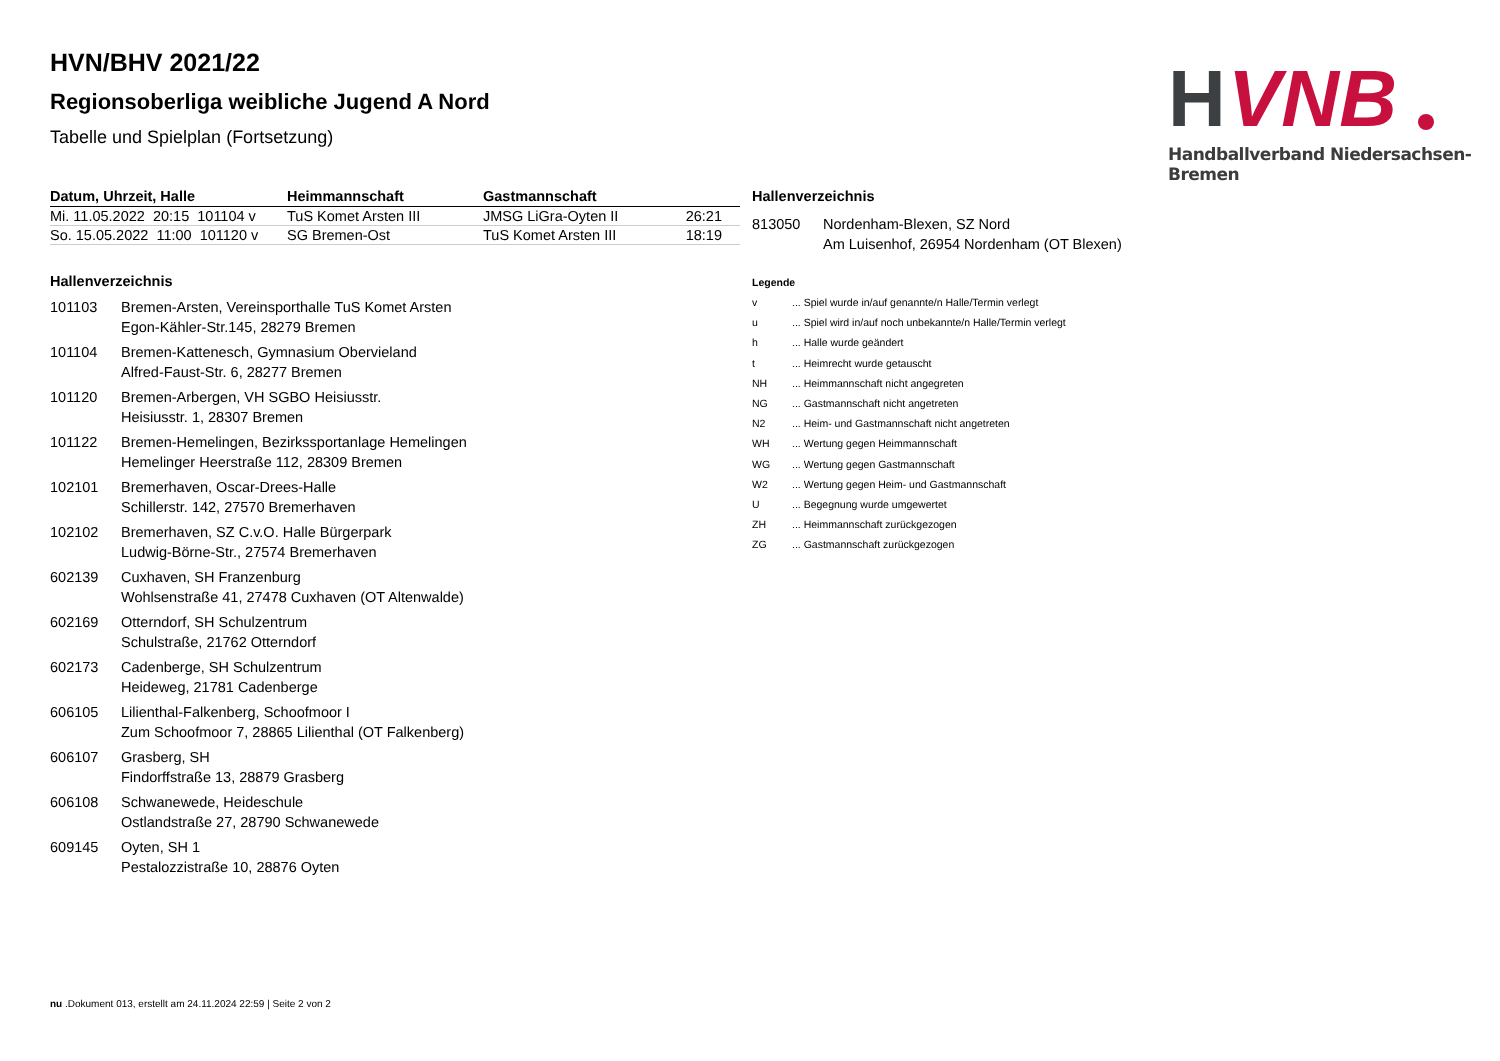HVN/BHV 2021/22
Regionsoberliga weibliche Jugend A Nord
Tabelle und Spielplan (Fortsetzung)
H
VNB
Handballverband Niedersachsen-Bremen
| Datum, Uhrzeit, Halle | Heimmannschaft | Gastmannschaft | |
| --- | --- | --- | --- |
| Mi. 11.05.2022 20:15 101104 v | TuS Komet Arsten III | JMSG LiGra-Oyten II | 26:21 |
| So. 15.05.2022 11:00 101120 v | SG Bremen-Ost | TuS Komet Arsten III | 18:19 |
Hallenverzeichnis
101103 Bremen-Arsten, Vereinsporthalle TuS Komet Arsten
Egon-Kähler-Str.145, 28279 Bremen
101104 Bremen-Kattenesch, Gymnasium Obervieland
Alfred-Faust-Str. 6, 28277 Bremen
101120 Bremen-Arbergen, VH SGBO Heisiusstr.
Heisiusstr. 1, 28307 Bremen
101122 Bremen-Hemelingen, Bezirkssportanlage Hemelingen
Hemelinger Heerstraße 112, 28309 Bremen
102101 Bremerhaven, Oscar-Drees-Halle
Schillerstr. 142, 27570 Bremerhaven
102102 Bremerhaven, SZ C.v.O. Halle Bürgerpark
Ludwig-Börne-Str., 27574 Bremerhaven
602139 Cuxhaven, SH Franzenburg
Wohlsenstraße 41, 27478 Cuxhaven (OT Altenwalde)
602169 Otterndorf, SH Schulzentrum
Schulstraße, 21762 Otterndorf
602173 Cadenberge, SH Schulzentrum
Heideweg, 21781 Cadenberge
606105 Lilienthal-Falkenberg, Schoofmoor I
Zum Schoofmoor 7, 28865 Lilienthal (OT Falkenberg)
606107 Grasberg, SH
Findorffstraße 13, 28879 Grasberg
606108 Schwanewede, Heideschule
Ostlandstraße 27, 28790 Schwanewede
609145 Oyten, SH 1
Pestalozzistraße 10, 28876 Oyten
Hallenverzeichnis
813050 Nordenham-Blexen, SZ Nord
Am Luisenhof, 26954 Nordenham (OT Blexen)
Legende
v... Spiel wurde in/auf genannte/n Halle/Termin verlegt
u... Spiel wird in/auf noch unbekannte/n Halle/Termin verlegt
h... Halle wurde geändert
t... Heimrecht wurde getauscht
NH... Heimmannschaft nicht angegreten
NG... Gastmannschaft nicht angetreten
N2... Heim- und Gastmannschaft nicht angetreten
WH... Wertung gegen Heimmannschaft
WG... Wertung gegen Gastmannschaft
W2... Wertung gegen Heim- und Gastmannschaft
U... Begegnung wurde umgewertet
ZH... Heimmannschaft zurückgezogen
ZG... Gastmannschaft zurückgezogen
nu .Dokument 013, erstellt am 24.11.2024 22:59 | Seite 2 von 2